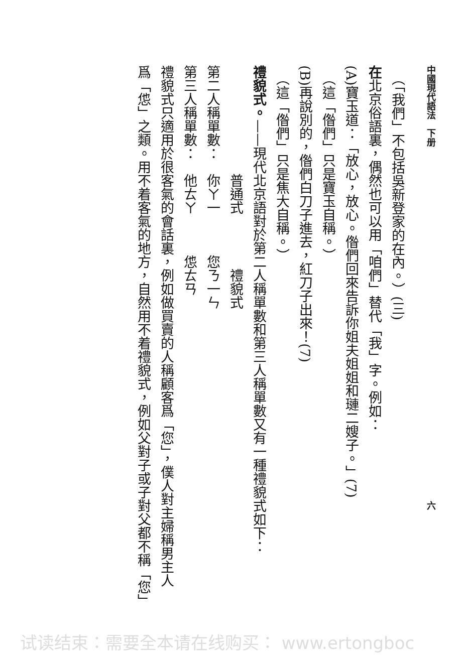中國現代語法　下册 六
　（「我們」不包括吳新登家的在內。）(三)
在北京俗語裏，偶然也可以用「咱們」替代「我」字。例如：
(A)寶玉道：「放心，放心。偺們回來告訴你姐夫姐姐和璉二嫂子。」(7)
　（這「偺們」只是寶玉自稱。）
(B)再說別的，偺們白刀子進去，紅刀子出來！(7)
　（這「偺們」只是焦大自稱。）
禮貌式。——現代北京語對於第二人稱單數和第三人稱單數又有一種禮貌式如下：
　　　　　　　　普通式　　　　禮貌式
第二人稱單數：　你ㄚ一　　　您ㄋ一ㄣ
第三人稱單數：　他ㄊㄚ　　　怹ㄊㄢ
禮貌式只適用於很客氣的會話裏，例如做買賣的人稱顧客爲「您」，僕人對主婦稱男主人
爲「怹」之類。用不着客氣的地方，自然用不着禮貌式，例如父對子或子對父都不稱「您」
试读结束：需要全本请在线购买： www.ertongboc